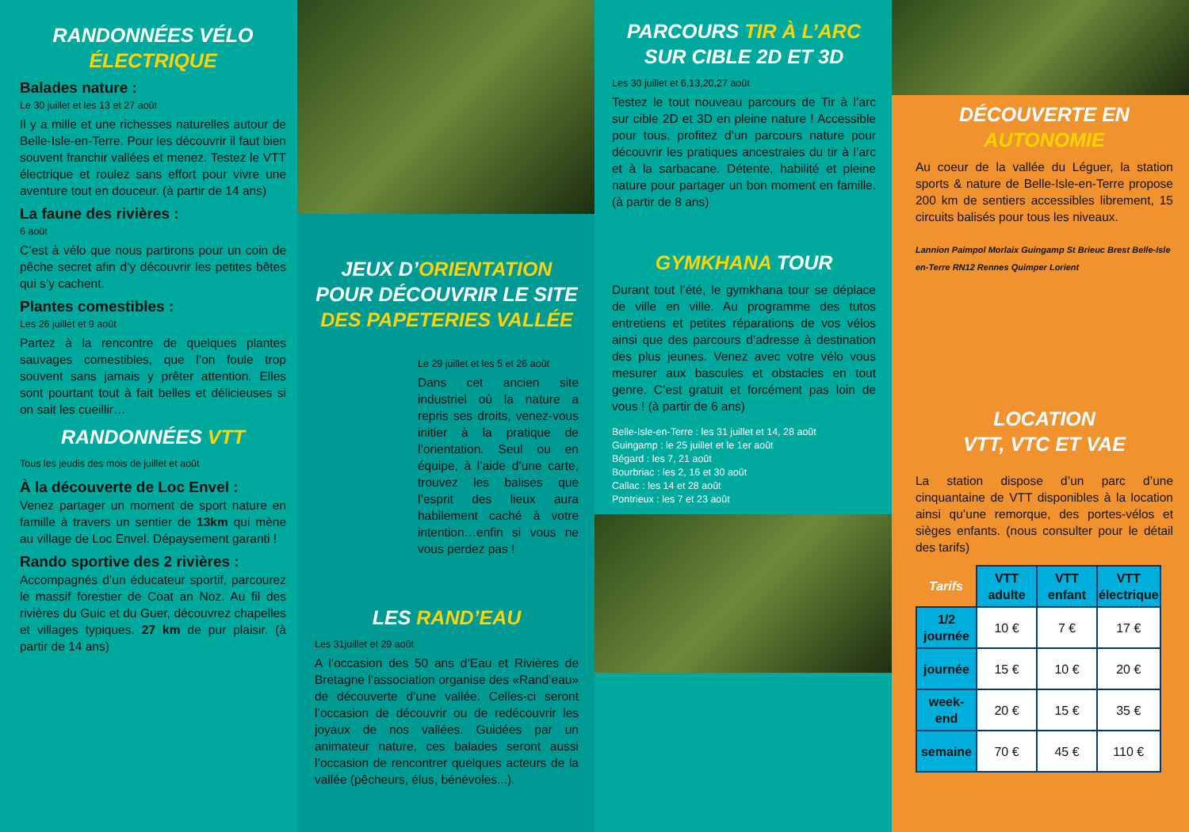RANDONNÉES VÉLO ÉLECTRIQUE
Balades nature :
Le 30 juillet et les 13 et 27 août
Il y a mille et une richesses naturelles autour de Belle-Isle-en-Terre. Pour les découvrir il faut bien souvent franchir vallées et menez. Testez le VTT électrique et roulez sans effort pour vivre une aventure tout en douceur. (à partir de 14 ans)
La faune des rivières :
6 août
C’est à vélo que nous partirons pour un coin de pêche secret afin d’y découvrir les petites bêtes qui s’y cachent.
Plantes comestibles :
Les 26 juillet et 9 août
Partez à la rencontre de quelques plantes sauvages comestibles, que l’on foule trop souvent sans jamais y prêter attention. Elles sont pourtant tout à fait belles et délicieuses si on sait les cueillir…
RANDONNÉES VTT
Tous les jeudis des mois de juillet et août
À la découverte de Loc Envel :
Venez partager un moment de sport nature en famille à travers un sentier de 13km qui mène au village de Loc Envel. Dépaysement garanti !
Rando sportive des 2 rivières :
Accompagnés d’un éducateur sportif, parcourez le massif forestier de Coat an Noz. Au fil des rivières du Guic et du Guer, découvrez chapelles et villages typiques. 27 km de pur plaisir. (à partir de 14 ans)
JEUX D’ORIENTATION POUR DÉCOUVRIR LE SITE DES PAPETERIES VALLÉE
Le 29 juillet et les 5 et 26 août
Dans cet ancien site industriel où la nature a repris ses droits, venez-vous initier à la pratique de l’orientation. Seul ou en équipe, à l’aide d’une carte, trouvez les balises que l’esprit des lieux aura habilement caché à votre intention…enfin si vous ne vous perdez pas !
LES RAND’EAU
Les 31juillet et 29 août
A l’occasion des 50 ans d’Eau et Rivières de Bretagne l’association organise des «Rand’eau» de découverte d’une vallée. Celles-ci seront l’occasion de découvrir ou de redécouvrir les joyaux de nos vallées. Guidées par un animateur nature, ces balades seront aussi l’occasion de rencontrer quelques acteurs de la vallée (pêcheurs, élus, bénévoles...).
PARCOURS TIR À L’ARC SUR CIBLE 2D ET 3D
Les 30 juillet et 6,13,20,27 août
Testez le tout nouveau parcours de Tir à l’arc sur cible 2D et 3D en pleine nature ! Accessible pour tous, profitez d’un parcours nature pour découvrir les pratiques ancestrales du tir à l’arc et à la sarbacane. Détente, habilité et pleine nature pour partager un bon moment en famille. (à partir de 8 ans)
GYMKHANA TOUR
Durant tout l’été, le gymkhana tour se déplace de ville en ville. Au programme des tutos entretiens et petites réparations de vos vélos ainsi que des parcours d’adresse à destination des plus jeunes. Venez avec votre vélo vous mesurer aux bascules et obstacles en tout genre. C’est gratuit et forcément pas loin de vous ! (à partir de 6 ans)
Belle-Isle-en-Terre : les 31 juillet et 14, 28 août
Guingamp : le 25 juillet et le 1er août
Bégard : les 7, 21 août
Bourbriac : les 2, 16 et 30 août
Callac : les 14 et 28 août
Pontrieux : les 7 et 23 août
DÉCOUVERTE EN AUTONOMIE
Au coeur de la vallée du Léguer, la station sports & nature de Belle-Isle-en-Terre propose 200 km de sentiers accessibles librement, 15 circuits balisés pour tous les niveaux.
Lannion Paimpol Morlaix Guingamp St Brieuc Brest Belle-Isle en-Terre RN12 Rennes Quimper Lorient
LOCATION
VTT, VTC ET VAE
La station dispose d’un parc d’une cinquantaine de VTT disponibles à la location ainsi qu’une remorque, des portes-vélos et sièges enfants. (nous consulter pour le détail des tarifs)
| Tarifs | VTT adulte | VTT enfant | VTT électrique |
| --- | --- | --- | --- |
| 1/2 journée | 10 € | 7 € | 17 € |
| journée | 15 € | 10 € | 20 € |
| week-end | 20 € | 15 € | 35 € |
| semaine | 70 € | 45 € | 110 € |